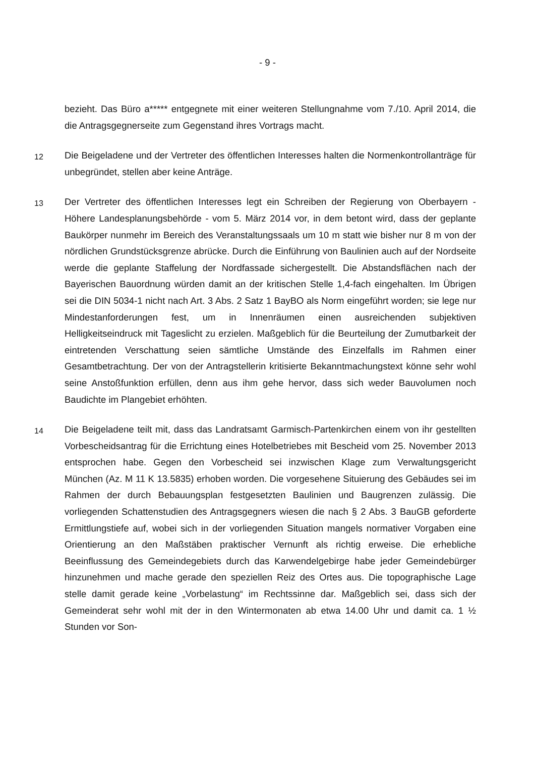- 9 -
bezieht. Das Büro a***** entgegnete mit einer weiteren Stellungnahme vom 7./10. April 2014, die die Antragsgegnerseite zum Gegenstand ihres Vortrags macht.
12
Die Beigeladene und der Vertreter des öffentlichen Interesses halten die Normen­kontrollanträge für unbegründet, stellen aber keine Anträge.
13
Der Vertreter des öffentlichen Interesses legt ein Schreiben der Regierung von Oberbayern - Höhere Landesplanungsbehörde - vom 5. März 2014 vor, in dem be­tont wird, dass der geplante Baukörper nunmehr im Bereich des Veranstaltungssaals um 10 m statt wie bisher nur 8 m von der nördlichen Grundstücksgrenze abrücke. Durch die Einführung von Baulinien auch auf der Nordseite werde die geplante Staf­felung der Nordfassade sichergestellt. Die Abstandsflächen nach der Bayerischen Bauordnung würden damit an der kritischen Stelle 1,4-fach eingehalten. Im Übrigen sei die DIN 5034-1 nicht nach Art. 3 Abs. 2 Satz 1 BayBO als Norm eingeführt wor­den; sie lege nur Mindestanforderungen fest, um in Innenräumen einen aus­reichenden subjektiven Helligkeitseindruck mit Tageslicht zu erzielen. Maßgeblich für die Beurteilung der Zumutbarkeit der eintretenden Verschattung seien sämtliche Um­stände des Einzelfalls im Rahmen einer Gesamtbetrachtung. Der von der Antrag­stellerin kritisierte Bekanntmachungstext könne sehr wohl seine Anstoßfunktion erfül­len, denn aus ihm gehe hervor, dass sich weder Bauvolumen noch Baudichte im Plangebiet erhöhten.
14
Die Beigeladene teilt mit, dass das Landratsamt Garmisch-Partenkirchen einem von ihr gestellten Vorbescheidsantrag für die Errichtung eines Hotelbetriebes mit Be­scheid vom 25. November 2013 entsprochen habe. Gegen den Vorbescheid sei in­zwischen Klage zum Verwaltungsgericht München (Az. M 11 K 13.5835) erhoben worden. Die vorgesehene Situierung des Gebäudes sei im Rahmen der durch Be­bauungsplan festgesetzten Baulinien und Baugrenzen zulässig. Die vorliegenden Schattenstudien des Antragsgegners wiesen die nach § 2 Abs. 3 BauGB geforderte Ermittlungstiefe auf, wobei sich in der vorliegenden Situation mangels normativer Vorgaben eine Orientierung an den Maßstäben praktischer Vernunft als richtig er­weise. Die erhebliche Beeinflussung des Gemeindegebiets durch das Karwendelge­birge habe jeder Gemeindebürger hinzunehmen und mache gerade den speziellen Reiz des Ortes aus. Die topographische Lage stelle damit gerade keine „Vorbelas­tung“ im Rechtssinne dar. Maßgeblich sei, dass sich der Gemeinderat sehr wohl mit der in den Wintermonaten ab etwa 14.00 Uhr und damit ca. 1 ½ Stunden vor Son-